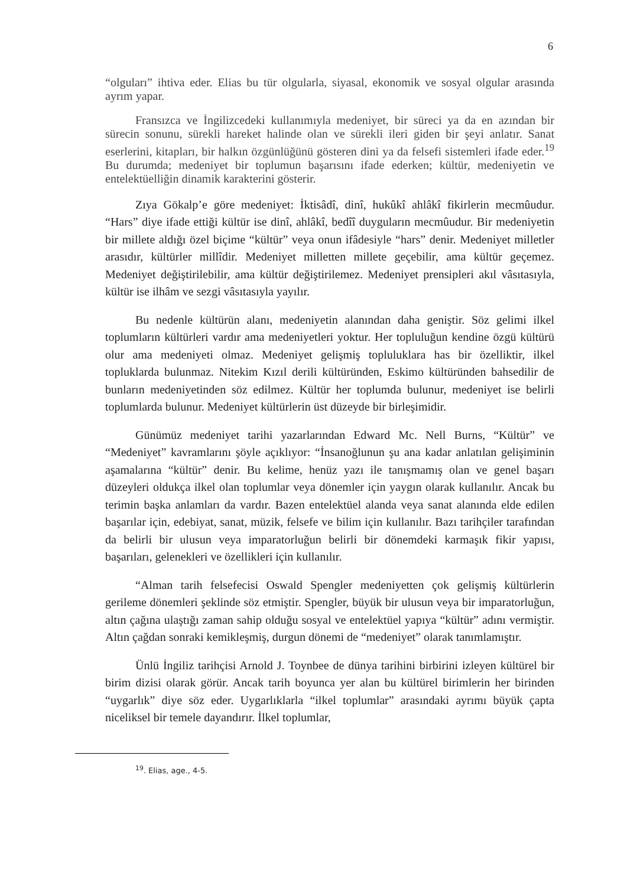6
“olguları” ihtiva eder. Elias bu tür olgularla, siyasal, ekonomik ve sosyal olgular arasında ayrım yapar.
Fransızca ve İngilizcedeki kullanımıyla medeniyet, bir süreci ya da en azından bir sürecin sonunu, sürekli hareket halinde olan ve sürekli ileri giden bir şeyi anlatır. Sanat eserlerini, kitapları, bir halkın özgünlüğünü gösteren dini ya da felsefi sistemleri ifade eder.<sup>19</sup> Bu durumda; medeniyet bir toplumun başarısını ifade ederken; kültür, medeniyetin ve entelektüelliğin dinamik karakterini gösterir.
Zıya Gökalp’e göre medeniyet: İktisâdî, dinî, hukûkî ahlâkî fikirlerin mecmûudur. “Hars” diye ifade ettiği kültür ise dinî, ahlâkî, bedîî duyguların mecmûudur. Bir medeniyetin bir millete aldığı özel biçime “kültür” veya onun ifâdesiyle “hars” denir. Medeniyet milletler arasıdır, kültürler millîdir. Medeniyet milletten millete geçebilir, ama kültür geçemez. Medeniyet değiştirilebilir, ama kültür değiştirilemez. Medeniyet prensipleri akıl vâsıtasıyla, kültür ise ilhâm ve sezgi vâsıtasıyla yayılır.
Bu nedenle kültürün alanı, medeniyetin alanından daha geniştir. Söz gelimi ilkel toplumların kültürleri vardır ama medeniyetleri yoktur. Her topluluğun kendine özgü kültürü olur ama medeniyeti olmaz. Medeniyet gelişmiş topluluklara has bir özelliktir, ilkel topluklarda bulunmaz. Nitekim Kızıl derili kültüründen, Eskimo kültüründen bahsedilir de bunların medeniyetinden söz edilmez. Kültür her toplumda bulunur, medeniyet ise belirli toplumlarda bulunur. Medeniyet kültürlerin üst düzeyde bir birleşimidir.
Günümüz medeniyet tarihi yazarlarından Edward Mc. Nell Burns, “Kültür” ve “Medeniyet” kavramlarını şöyle açıklıyor: “İnsanoğlunun şu ana kadar anlatılan gelişiminin aşamalarına “kültür” denir. Bu kelime, henüz yazı ile tanışmamış olan ve genel başarı düzeyleri oldukça ilkel olan toplumlar veya dönemler için yaygın olarak kullanılır. Ancak bu terimin başka anlamları da vardır. Bazen entelektüel alanda veya sanat alanında elde edilen başarılar için, edebiyat, sanat, müzik, felsefe ve bilim için kullanılır. Bazı tarihçiler tarafından da belirli bir ulusun veya imparatorluğun belirli bir dönemdeki karmaşık fikir yapısı, başarıları, gelenekleri ve özellikleri için kullanılır.
“Alman tarih felsefecisi Oswald Spengler medeniyetten çok gelişmiş kültürlerin gerileme dönemleri şeklinde söz etmiştir. Spengler, büyük bir ulusun veya bir imparatorluğun, altın çağına ulaştığı zaman sahip olduğu sosyal ve entelektüel yapıya “kültür” adını vermiştir. Altın çağdan sonraki kemikleşmiş, durgun dönemi de “medeniyet” olarak tanımlamıştır.
Ünlü İngiliz tarihçisi Arnold J. Toynbee de dünya tarihini birbirini izleyen kültürel bir birim dizisi olarak görür. Ancak tarih boyunca yer alan bu kültürel birimlerin her birinden “uygarlık” diye söz eder. Uygarlıklarla “ilkel toplumlar” arasındaki ayrımı büyük çapta niceliksel bir temele dayandırır. İlkel toplumlar,
<sup>19</sup>. Elias, age., 4-5.